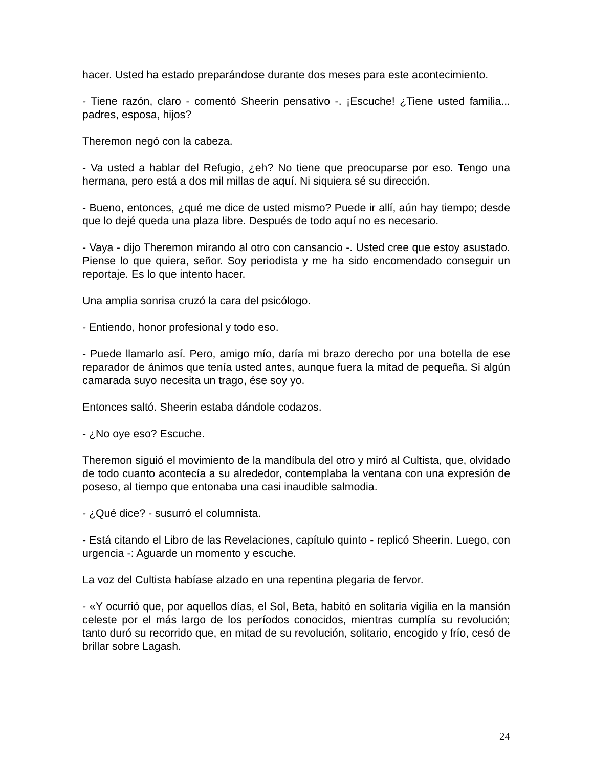hacer. Usted ha estado preparándose durante dos meses para este acontecimiento.
- Tiene razón, claro - comentó Sheerin pensativo -. ¡Escuche! ¿Tiene usted familia... padres, esposa, hijos?
Theremon negó con la cabeza.
- Va usted a hablar del Refugio, ¿eh? No tiene que preocuparse por eso. Tengo una hermana, pero está a dos mil millas de aquí. Ni siquiera sé su dirección.
- Bueno, entonces, ¿qué me dice de usted mismo? Puede ir allí, aún hay tiempo; desde que lo dejé queda una plaza libre. Después de todo aquí no es necesario.
- Vaya - dijo Theremon mirando al otro con cansancio -. Usted cree que estoy asustado. Piense lo que quiera, señor. Soy periodista y me ha sido encomendado conseguir un reportaje. Es lo que intento hacer.
Una amplia sonrisa cruzó la cara del psicólogo.
- Entiendo, honor profesional y todo eso.
- Puede llamarlo así. Pero, amigo mío, daría mi brazo derecho por una botella de ese reparador de ánimos que tenía usted antes, aunque fuera la mitad de pequeña. Si algún camarada suyo necesita un trago, ése soy yo.
Entonces saltó. Sheerin estaba dándole codazos.
- ¿No oye eso? Escuche.
Theremon siguió el movimiento de la mandíbula del otro y miró al Cultista, que, olvidado de todo cuanto acontecía a su alrededor, contemplaba la ventana con una expresión de poseso, al tiempo que entonaba una casi inaudible salmodia.
- ¿Qué dice? - susurró el columnista.
- Está citando el Libro de las Revelaciones, capítulo quinto - replicó Sheerin. Luego, con urgencia -: Aguarde un momento y escuche.
La voz del Cultista habíase alzado en una repentina plegaria de fervor.
- «Y ocurrió que, por aquellos días, el Sol, Beta, habitó en solitaria vigilia en la mansión celeste por el más largo de los períodos conocidos, mientras cumplía su revolución; tanto duró su recorrido que, en mitad de su revolución, solitario, encogido y frío, cesó de brillar sobre Lagash.
24